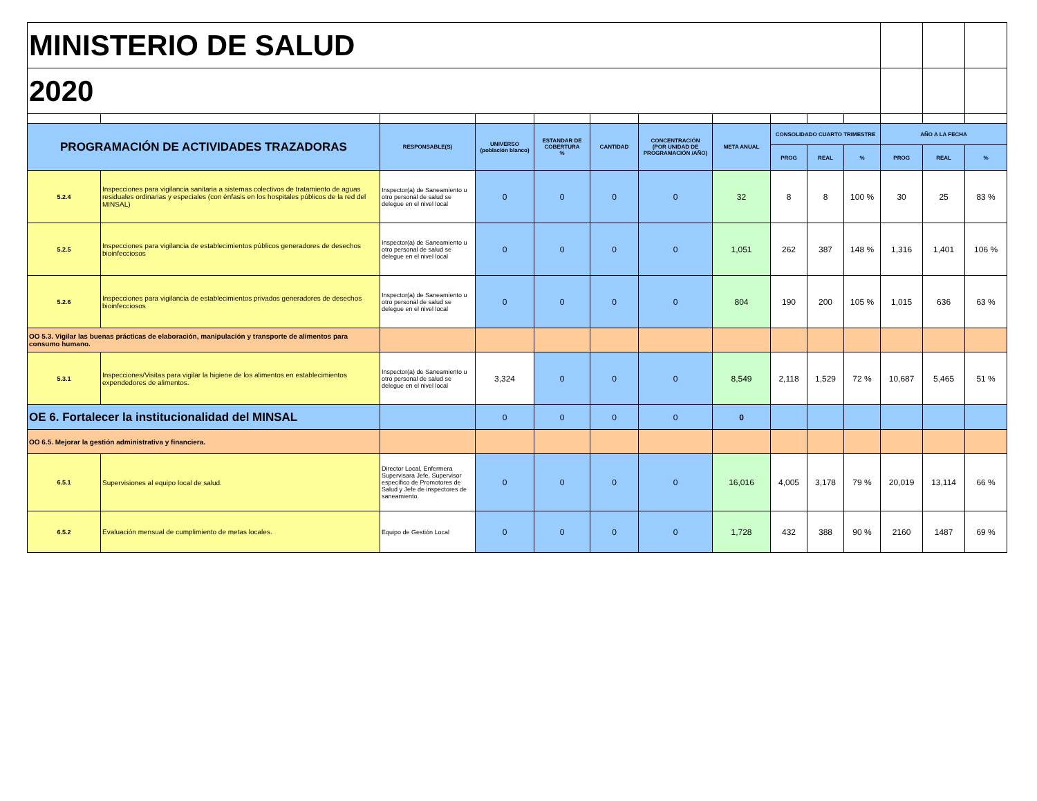| MINISTERIO DE SALUD | | | | | | | | | | | | | |
| 2020 | | | | | | | | | | | | | |
| PROGRAMACIÓN DE ACTIVIDADES TRAZADORAS | | RESPONSABLE(S) | UNIVERSO (población blanco) | ESTANDAR DE COBERTURA % | CANTIDAD | CONCENTRACIÓN (POR UNIDAD DE PROGRAMACIÓN /AÑO) | META ANUAL | CONSOLIDADO CUARTO TRIMESTRE | | | AÑO A LA FECHA | | |
| | | | | | | | | PROG | REAL | % | PROG | REAL | % |
| 5.2.4 | Inspecciones para vigilancia sanitaria a sistemas colectivos de tratamiento de aguas residuales ordinarias y especiales (con énfasis en los hospitales públicos de la red del MINSAL) | Inspector(a) de Saneamiento u otro personal de salud se delegue en el nivel local | 0 | 0 | 0 | 0 | 32 | 8 | 8 | 100 % | 30 | 25 | 83 % |
| 5.2.5 | Inspecciones para vigilancia de establecimientos públicos generadores de desechos bioinfecciosos | Inspector(a) de Saneamiento u otro personal de salud se delegue en el nivel local | 0 | 0 | 0 | 0 | 1,051 | 262 | 387 | 148 % | 1,316 | 1,401 | 106 % |
| 5.2.6 | Inspecciones para vigilancia de establecimientos privados generadores de desechos bioinfecciosos | Inspector(a) de Saneamiento u otro personal de salud se delegue en el nivel local | 0 | 0 | 0 | 0 | 804 | 190 | 200 | 105 % | 1,015 | 636 | 63 % |
| OO 5.3. Vigilar las buenas prácticas de elaboración, manipulación y transporte de alimentos para consumo humano. | | | | | | | | | | | | | |
| 5.3.1 | Inspecciones/Visitas para vigilar la higiene de los alimentos en establecimientos expendedores de alimentos. | Inspector(a) de Saneamiento u otro personal de salud se delegue en el nivel local | 3,324 | 0 | 0 | 0 | 8,549 | 2,118 | 1,529 | 72 % | 10,687 | 5,465 | 51 % |
| OE 6. Fortalecer la institucionalidad del MINSAL | | | 0 | 0 | 0 | 0 | 0 | | | | | | |
| OO 6.5. Mejorar la gestión administrativa y financiera. | | | | | | | | | | | | | |
| 6.5.1 | Supervisiones al equipo local de salud. | Director Local, Enfermera Supervisara Jefe, Supervisor específico de Promotores de Salud y Jefe de inspectores de saneamiento. | 0 | 0 | 0 | 0 | 16,016 | 4,005 | 3,178 | 79 % | 20,019 | 13,114 | 66 % |
| 6.5.2 | Evaluación mensual de cumplimiento de metas locales. | Equipo de Gestión Local | 0 | 0 | 0 | 0 | 1,728 | 432 | 388 | 90 % | 2160 | 1487 | 69 % |